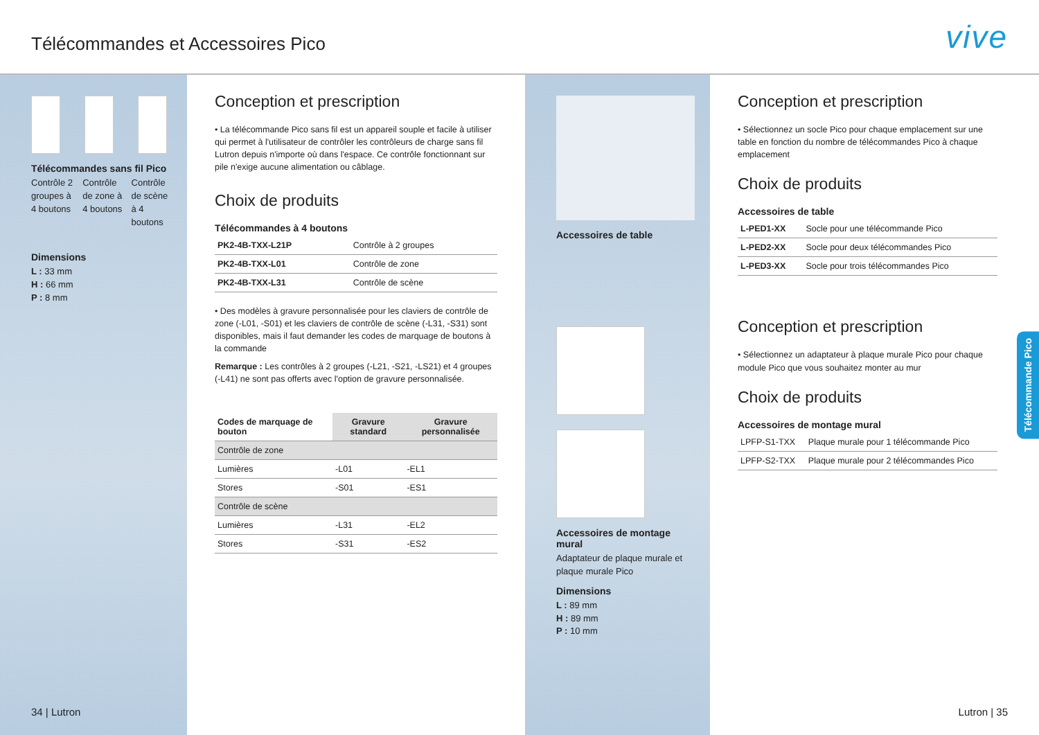Télécommandes et Accessoires Pico
vive
Télécommandes sans fil Pico
Contrôle 2 groupes à 4 boutons Contrôle de zone à 4 boutons Contrôle de scène à 4 boutons
Dimensions
L : 33 mm
H : 66 mm
P : 8 mm
34 | Lutron
Conception et prescription
• La télécommande Pico sans fil est un appareil souple et facile à utiliser qui permet à l'utilisateur de contrôler les contrôleurs de charge sans fil Lutron depuis n'importe où dans l'espace. Ce contrôle fonctionnant sur pile n'exige aucune alimentation ou câblage.
Choix de produits
Télécommandes à 4 boutons
| PK2-4B-TXX-L21P | Contrôle à 2 groupes |
| PK2-4B-TXX-L01 | Contrôle de zone |
| PK2-4B-TXX-L31 | Contrôle de scène |
• Des modèles à gravure personnalisée pour les claviers de contrôle de zone (-L01, -S01) et les claviers de contrôle de scène (-L31, -S31) sont disponibles, mais il faut demander les codes de marquage de boutons à la commande
Remarque : Les contrôles à 2 groupes (-L21, -S21, -LS21) et 4 groupes (-L41) ne sont pas offerts avec l'option de gravure personnalisée.
| Codes de marquage de bouton | Gravure standard | Gravure personnalisée |
| --- | --- | --- |
| Contrôle de zone | | |
| Lumières | -L01 | -EL1 |
| Stores | -S01 | -ES1 |
| Contrôle de scène | | |
| Lumières | -L31 | -EL2 |
| Stores | -S31 | -ES2 |
Accessoires de table
Accessoires de montage mural
Adaptateur de plaque murale et plaque murale Pico
Dimensions
L : 89 mm
H : 89 mm
P : 10 mm
Conception et prescription
• Sélectionnez un socle Pico pour chaque emplacement sur une table en fonction du nombre de télécommandes Pico à chaque emplacement
Choix de produits
Accessoires de table
| L-PED1-XX | Socle pour une télécommande Pico |
| L-PED2-XX | Socle pour deux télécommandes Pico |
| L-PED3-XX | Socle pour trois télécommandes Pico |
Conception et prescription
• Sélectionnez un adaptateur à plaque murale Pico pour chaque module Pico que vous souhaitez monter au mur
Choix de produits
Accessoires de montage mural
| LPFP-S1-TXX | Plaque murale pour 1 télécommande Pico |
| LPFP-S2-TXX | Plaque murale pour 2 télécommandes Pico |
Lutron | 35
Télécommande Pico